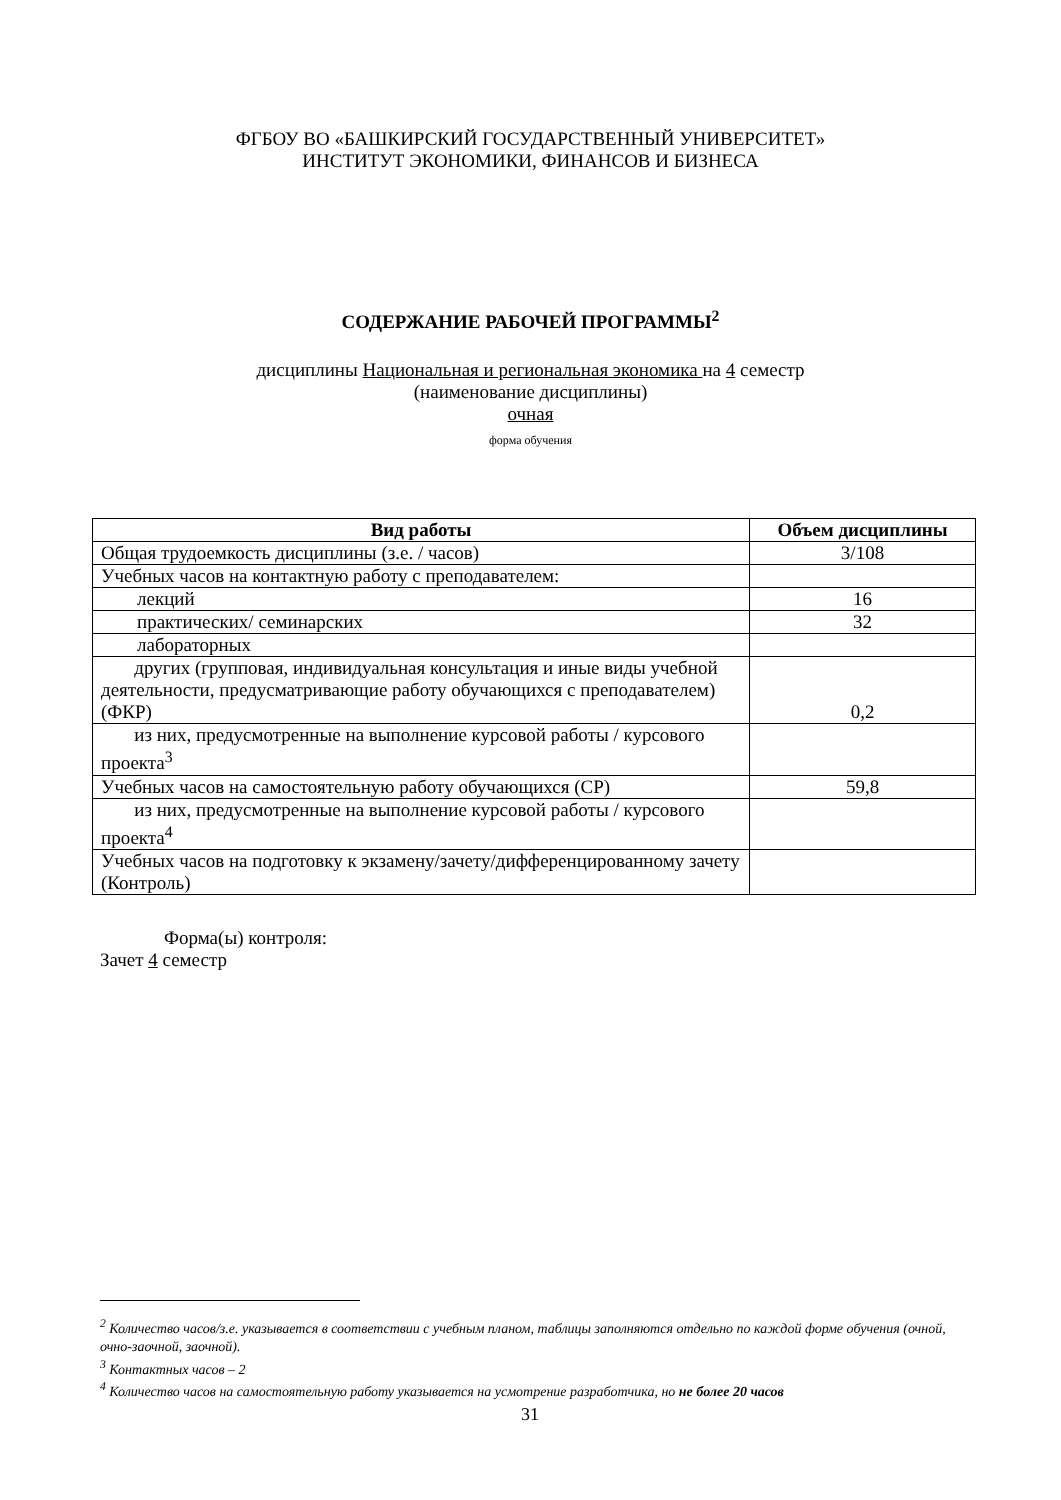ФГБОУ ВО «БАШКИРСКИЙ ГОСУДАРСТВЕННЫЙ УНИВЕРСИТЕТ»
ИНСТИТУТ ЭКОНОМИКИ, ФИНАНСОВ И БИЗНЕСА
СОДЕРЖАНИЕ РАБОЧЕЙ ПРОГРАММЫ<sup>2</sup>
дисциплины Национальная и региональная экономика на 4 семестр
(наименование дисциплины)
очная
форма обучения
| Вид работы | Объем дисциплины |
| --- | --- |
| Общая трудоемкость дисциплины (з.е. / часов) | 3/108 |
| Учебных часов на контактную работу с преподавателем: | |
| лекций | 16 |
| практических/ семинарских | 32 |
| лабораторных | |
| другиx (групповая, индивидуальная консультация и иные виды учебной деятельности, предусматривающие работу обучающихся с преподавателем) (ФКР) | 0,2 |
| из них, предусмотренные на выполнение курсовой работы / курсового проекта<sup>3</sup> | |
| Учебных часов на самостоятельную работу обучающихся (СР) | 59,8 |
| из них, предусмотренные на выполнение курсовой работы / курсового проекта<sup>4</sup> | |
| Учебных часов на подготовку к экзамену/зачету/дифференцированному зачету (Контроль) | |
Форма(ы) контроля:
Зачет 4 семестр
<sup>2</sup> Количество часов/з.е. указывается в соответствии с учебным планом, таблицы заполняются отдельно по каждой форме обучения (очной, очно-заочной, заочной).
<sup>3</sup> Контактных часов – 2
<sup>4</sup> Количество часов на самостоятельную работу указывается на усмотрение разработчика, но не более 20 часов
31